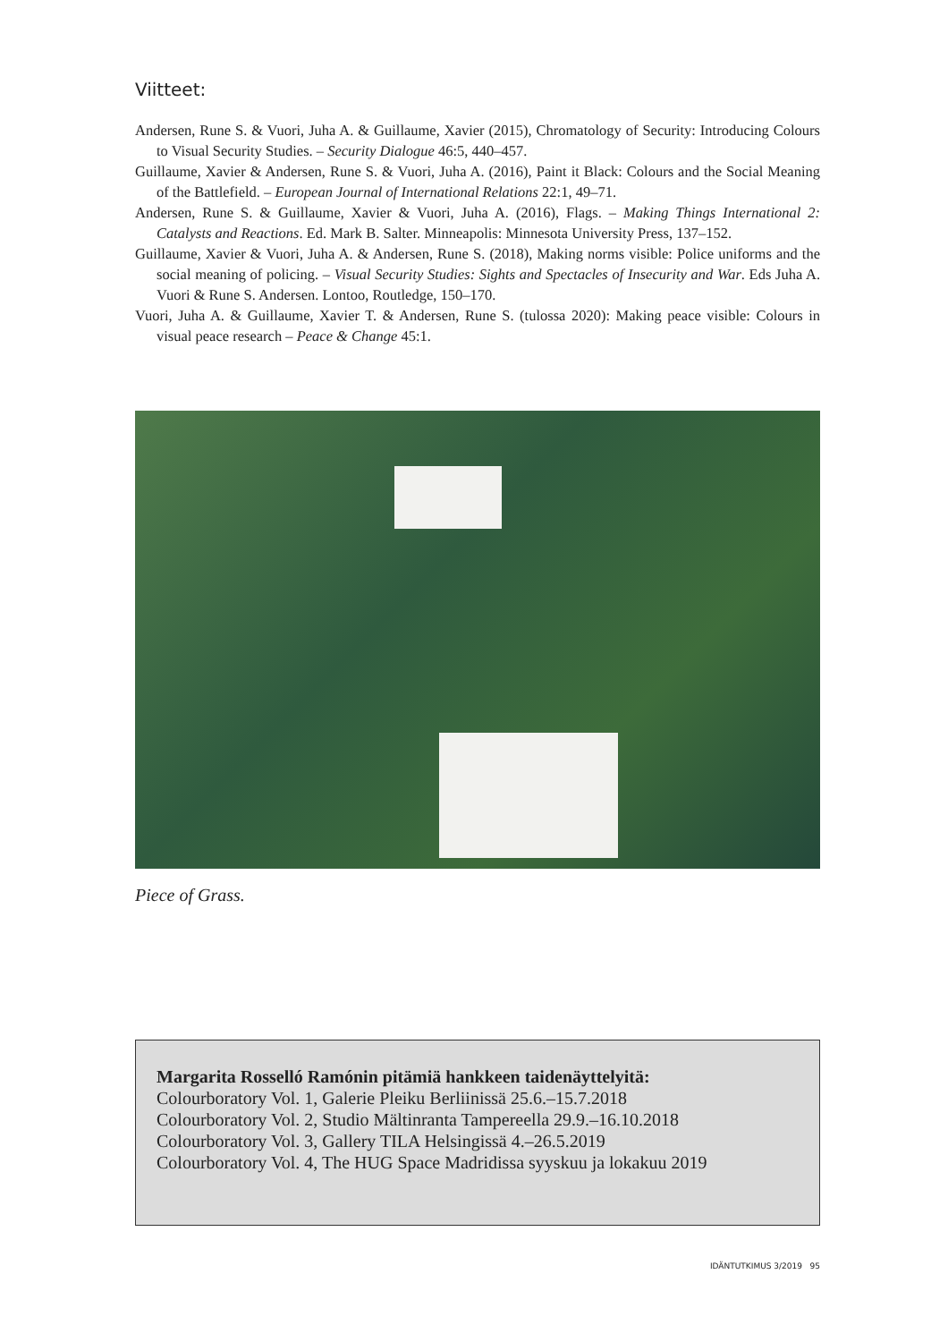Viitteet:
Andersen, Rune S. & Vuori, Juha A. & Guillaume, Xavier (2015), Chromatology of Security: Introducing Colours to Visual Security Studies. – Security Dialogue 46:5, 440–457.
Guillaume, Xavier & Andersen, Rune S. & Vuori, Juha A. (2016), Paint it Black: Colours and the Social Meaning of the Battlefield. – European Journal of International Relations 22:1, 49–71.
Andersen, Rune S. & Guillaume, Xavier & Vuori, Juha A. (2016), Flags. – Making Things International 2: Catalysts and Reactions. Ed. Mark B. Salter. Minneapolis: Minnesota University Press, 137–152.
Guillaume, Xavier & Vuori, Juha A. & Andersen, Rune S. (2018), Making norms visible: Police uniforms and the social meaning of policing. – Visual Security Studies: Sights and Spectacles of Insecurity and War. Eds Juha A. Vuori & Rune S. Andersen. Lontoo, Routledge, 150–170.
Vuori, Juha A. & Guillaume, Xavier T. & Andersen, Rune S. (tulossa 2020): Making peace visible: Colours in visual peace research – Peace & Change 45:1.
Piece of Grass.
Margarita Rosselló Ramónin pitämiä hankkeen taidenäyttelyitä:
Colourboratory Vol. 1, Galerie Pleiku Berliinissä 25.6.–15.7.2018
Colourboratory Vol. 2, Studio Mältinranta Tampereella 29.9.–16.10.2018
Colourboratory Vol. 3, Gallery TILA Helsingissä 4.–26.5.2019
Colourboratory Vol. 4, The HUG Space Madridissa syyskuu ja lokakuu 2019
IDÄNTUTKIMUS 3/2019 95